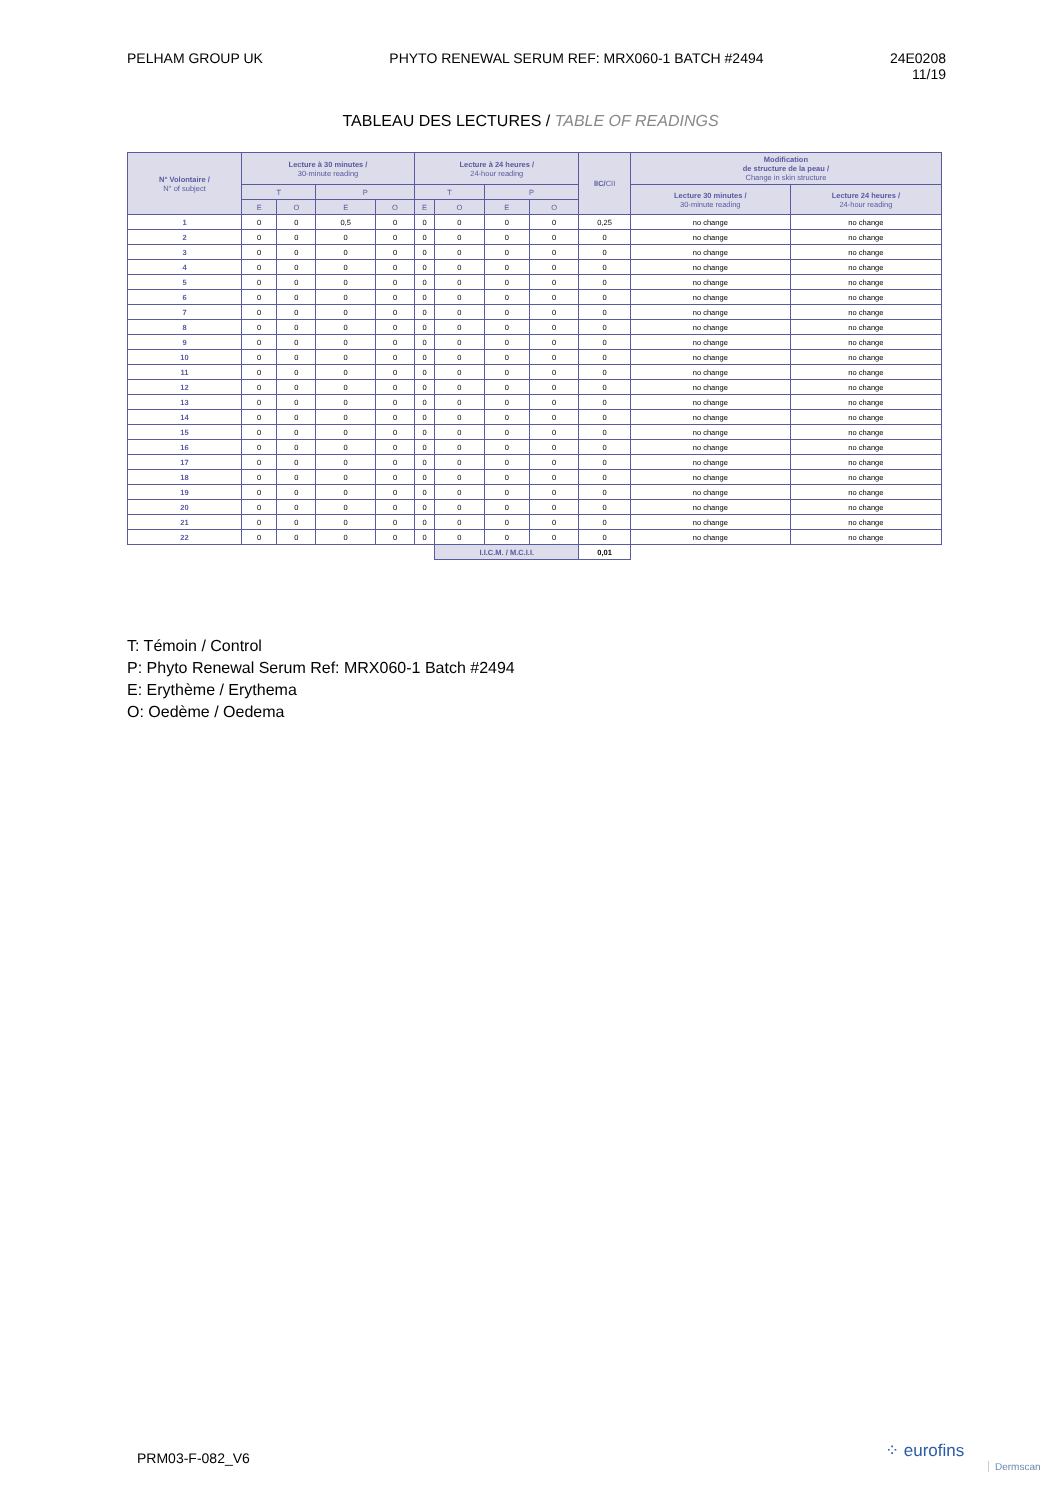PELHAM GROUP UK PHYTO RENEWAL SERUM REF: MRX060-1 BATCH #2494
24E0208
11/19
TABLEAU DES LECTURES / TABLE OF READINGS
| N° Volontaire / N° of subject | Lecture à 30 minutes / 30-minute reading | | | | Lecture à 24 heures / 24-hour reading | | | | IIC/ CII | Modification de structure de la peau / Change in skin structure | |
| --- | --- | --- | --- | --- | --- | --- | --- | --- | --- | --- | --- |
| | T | | P | | T | | P | | | Lecture 30 minutes / 30-minute reading | Lecture 24 heures / 24-hour reading |
| | E | O | E | O | E | O | E | O | | | |
| 1 | 0 | 0 | 0,5 | 0 | 0 | 0 | 0 | 0 | 0,25 | no change | no change |
| 2 | 0 | 0 | 0 | 0 | 0 | 0 | 0 | 0 | 0 | no change | no change |
| 3 | 0 | 0 | 0 | 0 | 0 | 0 | 0 | 0 | 0 | no change | no change |
| 4 | 0 | 0 | 0 | 0 | 0 | 0 | 0 | 0 | 0 | no change | no change |
| 5 | 0 | 0 | 0 | 0 | 0 | 0 | 0 | 0 | 0 | no change | no change |
| 6 | 0 | 0 | 0 | 0 | 0 | 0 | 0 | 0 | 0 | no change | no change |
| 7 | 0 | 0 | 0 | 0 | 0 | 0 | 0 | 0 | 0 | no change | no change |
| 8 | 0 | 0 | 0 | 0 | 0 | 0 | 0 | 0 | 0 | no change | no change |
| 9 | 0 | 0 | 0 | 0 | 0 | 0 | 0 | 0 | 0 | no change | no change |
| 10 | 0 | 0 | 0 | 0 | 0 | 0 | 0 | 0 | 0 | no change | no change |
| 11 | 0 | 0 | 0 | 0 | 0 | 0 | 0 | 0 | 0 | no change | no change |
| 12 | 0 | 0 | 0 | 0 | 0 | 0 | 0 | 0 | 0 | no change | no change |
| 13 | 0 | 0 | 0 | 0 | 0 | 0 | 0 | 0 | 0 | no change | no change |
| 14 | 0 | 0 | 0 | 0 | 0 | 0 | 0 | 0 | 0 | no change | no change |
| 15 | 0 | 0 | 0 | 0 | 0 | 0 | 0 | 0 | 0 | no change | no change |
| 16 | 0 | 0 | 0 | 0 | 0 | 0 | 0 | 0 | 0 | no change | no change |
| 17 | 0 | 0 | 0 | 0 | 0 | 0 | 0 | 0 | 0 | no change | no change |
| 18 | 0 | 0 | 0 | 0 | 0 | 0 | 0 | 0 | 0 | no change | no change |
| 19 | 0 | 0 | 0 | 0 | 0 | 0 | 0 | 0 | 0 | no change | no change |
| 20 | 0 | 0 | 0 | 0 | 0 | 0 | 0 | 0 | 0 | no change | no change |
| 21 | 0 | 0 | 0 | 0 | 0 | 0 | 0 | 0 | 0 | no change | no change |
| 22 | 0 | 0 | 0 | 0 | 0 | 0 | 0 | 0 | 0 | no change | no change |
| | | | | | | I.I.C.M. / M.C.I.I. | | | 0,01 | | |
T: Témoin / Control
P: Phyto Renewal Serum Ref: MRX060-1 Batch #2494
E: Erythème / Erythema
O: Oedème / Oedema
PRM03-F-082_V6 ⁘ eurofins
Dermscan